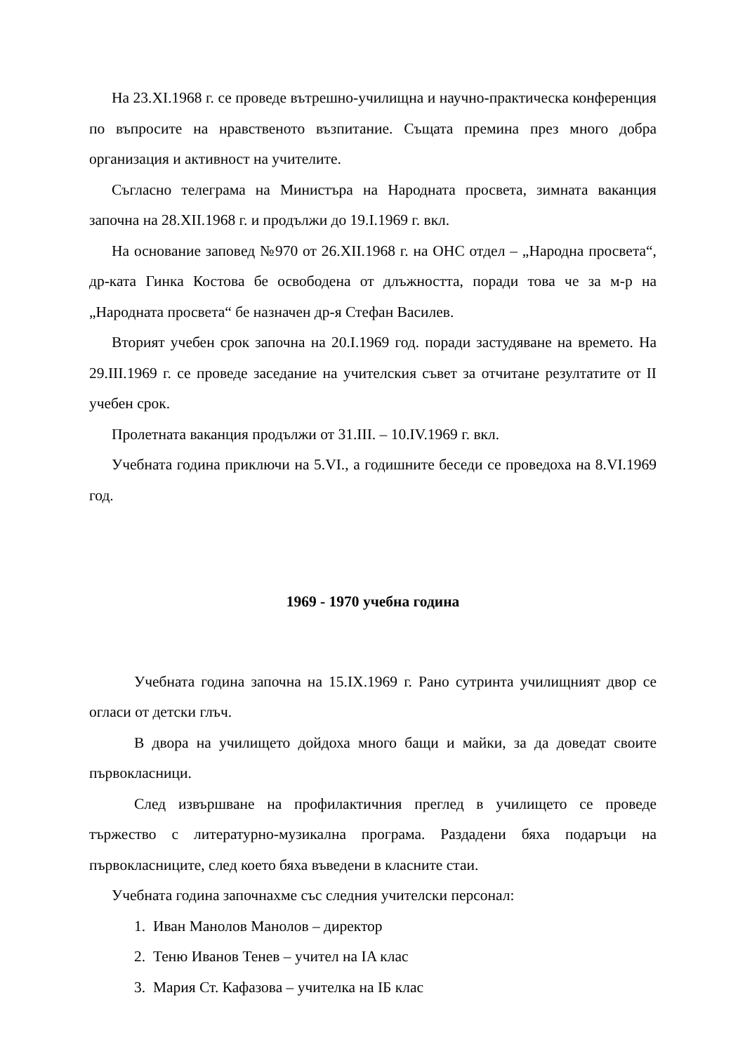На 23.XI.1968 г. се проведе вътрешно-училищна и научно-практическа конференция по въпросите на нравственото възпитание. Същата премина през много добра организация и активност на учителите.
Съгласно телеграма на Министъра на Народната просвета, зимната ваканция започна на 28.XII.1968 г. и продължи до 19.I.1969 г. вкл.
На основание заповед №970 от 26.XII.1968 г. на ОНС отдел – „Народна просвета“, др-ката Гинка Костова бе освободена от длъжността, поради това че за м-р на „Народната просвета“ бе назначен др-я Стефан Василев.
Вторият учебен срок започна на 20.I.1969 год. поради застудяване на времето. На 29.III.1969 г. се проведе заседание на учителския съвет за отчитане резултатите от II учебен срок.
Пролетната ваканция продължи от 31.III. – 10.IV.1969 г. вкл.
Учебната година приключи на 5.VI., а годишните беседи се проведоха на 8.VI.1969 год.
1969 - 1970 учебна година
Учебната година започна на 15.IX.1969 г. Рано сутринта училищният двор се огласи от детски глъч.
В двора на училището дойдоха много бащи и майки, за да доведат своите първокласници.
След извършване на профилактичния преглед в училището се проведе тържество с литературно-музикална програма. Раздадени бяха подаръци на първокласниците, след което бяха въведени в класните стаи.
Учебната година започнахме със следния учителски персонал:
1. Иван Манолов Манолов – директор
2. Теню Иванов Тенев – учител на IA клас
3. Мария Ст. Кафазова – учителка на IБ клас